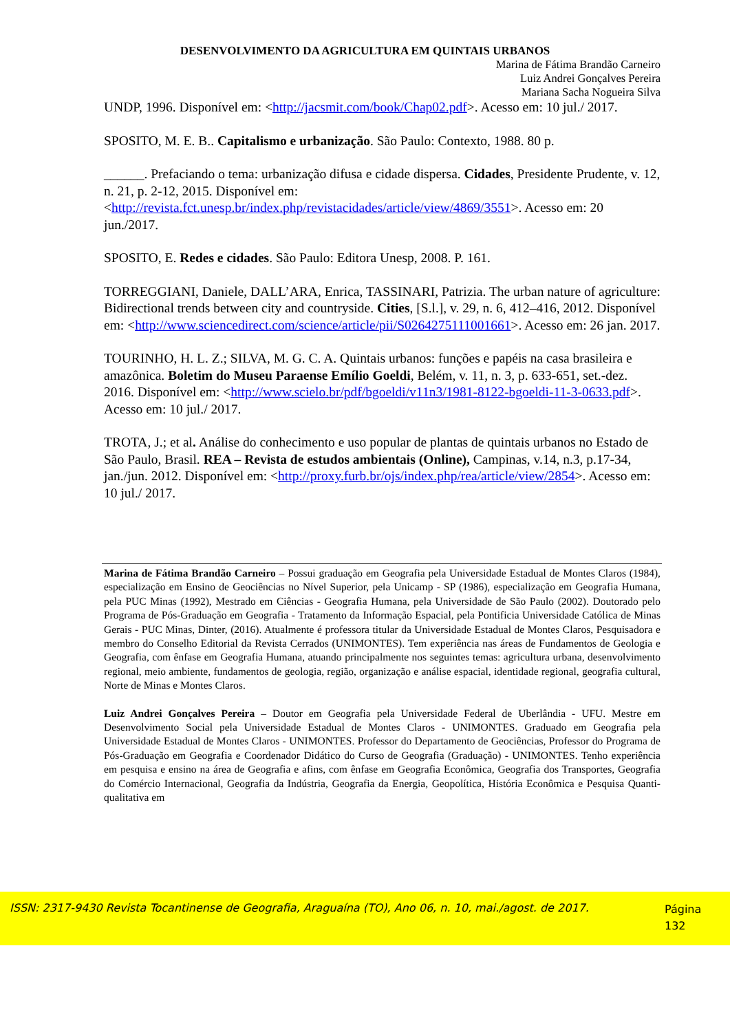DESENVOLVIMENTO DA AGRICULTURA EM QUINTAIS URBANOS
Marina de Fátima Brandão Carneiro
Luiz Andrei Gonçalves Pereira
Mariana Sacha Nogueira Silva
UNDP, 1996. Disponível em: <http://jacsmit.com/book/Chap02.pdf>. Acesso em: 10 jul./ 2017.
SPOSITO, M. E. B.. Capitalismo e urbanização. São Paulo: Contexto, 1988. 80 p.
______. Prefaciando o tema: urbanização difusa e cidade dispersa. Cidades, Presidente Prudente, v. 12, n. 21, p. 2-12, 2015. Disponível em: <http://revista.fct.unesp.br/index.php/revistacidades/article/view/4869/3551>. Acesso em: 20 jun./2017.
SPOSITO, E. Redes e cidades. São Paulo: Editora Unesp, 2008. P. 161.
TORREGGIANI, Daniele, DALL’ARA, Enrica, TASSINARI, Patrizia. The urban nature of agriculture: Bidirectional trends between city and countryside. Cities, [S.l.], v. 29, n. 6, 412–416, 2012. Disponível em: <http://www.sciencedirect.com/science/article/pii/S0264275111001661>. Acesso em: 26 jan. 2017.
TOURINHO, H. L. Z.; SILVA, M. G. C. A. Quintais urbanos: funções e papéis na casa brasileira e amazônica. Boletim do Museu Paraense Emílio Goeldi, Belém, v. 11, n. 3, p. 633-651, set.-dez. 2016. Disponível em: <http://www.scielo.br/pdf/bgoeldi/v11n3/1981-8122-bgoeldi-11-3-0633.pdf>. Acesso em: 10 jul./ 2017.
TROTA, J.; et al. Análise do conhecimento e uso popular de plantas de quintais urbanos no Estado de São Paulo, Brasil. REA – Revista de estudos ambientais (Online), Campinas, v.14, n.3, p.17-34, jan./jun. 2012. Disponível em: <http://proxy.furb.br/ojs/index.php/rea/article/view/2854>. Acesso em: 10 jul./ 2017.
Marina de Fátima Brandão Carneiro – Possui graduação em Geografia pela Universidade Estadual de Montes Claros (1984), especialização em Ensino de Geociências no Nível Superior, pela Unicamp - SP (1986), especialização em Geografia Humana, pela PUC Minas (1992), Mestrado em Ciências - Geografia Humana, pela Universidade de São Paulo (2002). Doutorado pelo Programa de Pós-Graduação em Geografia - Tratamento da Informação Espacial, pela Pontificia Universidade Católica de Minas Gerais - PUC Minas, Dinter, (2016). Atualmente é professora titular da Universidade Estadual de Montes Claros, Pesquisadora e membro do Conselho Editorial da Revista Cerrados (UNIMONTES). Tem experiência nas áreas de Fundamentos de Geologia e Geografia, com ênfase em Geografia Humana, atuando principalmente nos seguintes temas: agricultura urbana, desenvolvimento regional, meio ambiente, fundamentos de geologia, região, organização e análise espacial, identidade regional, geografia cultural, Norte de Minas e Montes Claros.
Luiz Andrei Gonçalves Pereira – Doutor em Geografia pela Universidade Federal de Uberlândia - UFU. Mestre em Desenvolvimento Social pela Universidade Estadual de Montes Claros - UNIMONTES. Graduado em Geografia pela Universidade Estadual de Montes Claros - UNIMONTES. Professor do Departamento de Geociências, Professor do Programa de Pós-Graduação em Geografia e Coordenador Didático do Curso de Geografia (Graduação) - UNIMONTES. Tenho experiência em pesquisa e ensino na área de Geografia e afins, com ênfase em Geografia Econômica, Geografia dos Transportes, Geografia do Comércio Internacional, Geografia da Indústria, Geografia da Energia, Geopolítica, História Econômica e Pesquisa Quanti-qualitativa em
ISSN: 2317-9430 Revista Tocantinense de Geografia, Araguaína (TO), Ano 06, n. 10, mai./agost. de 2017.
Página
132